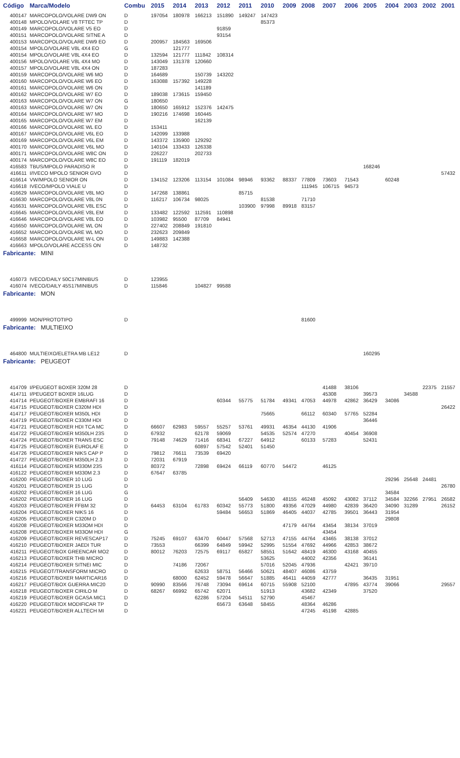| Código | Marca/Modelo | Combu | 2015 | 2014 | 2013 | 2012 | 2011 | 2010 | 2009 | 2008 | 2007 | 2006 | 2005 | 2004 | 2003 | 2002 | 2001 |
| --- | --- | --- | --- | --- | --- | --- | --- | --- | --- | --- | --- | --- | --- | --- | --- | --- | --- |
| 400147 | MARCOPOLO/VOLARE DW9 ON | D | 197054 | 180978 | 166213 | 151890 | 149247 | 147423 | | | | | | | | | |
| 400148 | MPOLO/VOLARE V8 TFTEC TP | D | | | | | | 85373 | | | | | | | | | |
| 400149 | MARCOPOLO/VOLARE V5 EO | D | | | | 91859 | | | | | | | | | | | |
| 400151 | MARCOPOLO/VOLARE SITNE A | D | | | | 93154 | | | | | | | | | | | |
| 400153 | MARCOPOLO/VOLARE DW9 EO | D | 200957 | 184563 | 169506 | | | | | | | | | | | | |
| 400154 | MPOLO/VOLARE V8L 4X4 EO | G | | 121777 | | | | | | | | | | | | | |
| 400154 | MPOLO/VOLARE V8L 4X4 EO | D | 132594 | 121777 | 111842 | 108314 | | | | | | | | | | | |
| 400156 | MPOLO/VOLARE V8L 4X4 MO | D | 143049 | 131378 | 120660 | | | | | | | | | | | | |
| 400157 | MPOLO/VOLARE V8L 4X4 ON | D | 187283 | | | | | | | | | | | | | | |
| 400159 | MARCOPOLO/VOLARE W6 MO | D | 164689 | | 150739 | 143202 | | | | | | | | | | | |
| 400160 | MARCOPOLO/VOLARE W6 EO | D | 163088 | 157392 | 149228 | | | | | | | | | | | | |
| 400161 | MARCOPOLO/VOLARE W6 ON | D | | | 141189 | | | | | | | | | | | | |
| 400162 | MARCOPOLO/VOLARE W7 EO | D | 189038 | 173615 | 159450 | | | | | | | | | | | | |
| 400163 | MARCOPOLO/VOLARE W7 ON | G | 180650 | | | | | | | | | | | | | | |
| 400163 | MARCOPOLO/VOLARE W7 ON | D | 180650 | 165912 | 152376 | 142475 | | | | | | | | | | | |
| 400164 | MARCOPOLO/VOLARE W7 MO | D | 190216 | 174698 | 160445 | | | | | | | | | | | | |
| 400165 | MARCOPOLO/VOLARE W7 EM | D | | | 162139 | | | | | | | | | | | | |
| 400166 | MARCOPOLO/VOLARE WL EO | D | 153411 | | | | | | | | | | | | | | |
| 400167 | MARCOPOLO/VOLARE V6L EO | D | 142099 | 133988 | | | | | | | | | | | | | |
| 400169 | MARCOPOLO/VOLARE V6L EM | D | 143372 | 135900 | 129292 | | | | | | | | | | | | |
| 400170 | MARCOPOLO/VOLARE V6L MO | D | 140104 | 133433 | 126338 | | | | | | | | | | | | |
| 400171 | MARCOPOLO/VOLARE W8C ON | D | 226227 | | 202733 | | | | | | | | | | | | |
| 400174 | MARCOPOLO/VOLARE W8C EO | D | 191119 | 182019 | | | | | | | | | | | | | |
| 416583 | TBUS/MPOLO PARADISO R | D | | | | | | | | | | | 168246 | | | | |
| 416611 | I/IVECO MPOLO SENIOR GVO | D | | | | | | | | | | | | | | | 57432 |
| 416614 | VW/MPOLO SENIOR ON | D | 134152 | 123206 | 113154 | 101084 | 98946 | 93362 | 88337 | 77809 | 73603 | 71543 | | 60248 | | | |
| 416618 | IVECO/MPOLO VIALE U | D | | | | | | | | 111945 | 106715 | 94573 | | | | | |
| 416629 | MARCOPOLO/VOLARE V8L MO | D | 147268 | 138861 | | | 85715 | | | | | | | | | | |
| 416630 | MARCOPOLO/VOLARE V8L 0N | D | 116217 | 106734 | 98025 | | | 81538 | | 71710 | | | | | | | |
| 416631 | MARCOPOLO/VOLARE V8L ESC | D | | | | | 103900 | 97998 | 89918 | 83157 | | | | | | | |
| 416645 | MARCOPOLO/VOLARE V8L EM | D | 133482 | 122592 | 112591 | 110898 | | | | | | | | | | | |
| 416646 | MARCOPOLO/VOLARE V8L EO | D | 103982 | 95500 | 87709 | 84941 | | | | | | | | | | | |
| 416650 | MARCOPOLO/VOLARE WL ON | D | 227402 | 208849 | 191810 | | | | | | | | | | | | |
| 416652 | MARCOPOLO/VOLARE WL MO | D | 232623 | 209849 | | | | | | | | | | | | | |
| 416658 | MARCOPOLO/VOLARE W-L ON | D | 149883 | 142388 | | | | | | | | | | | | | |
| 416663 | MPOLO/VOLARE ACCESS ON | D | 148732 | | | | | | | | | | | | | | |
| Fabricante: MINI | | | | | | | | | | | | | | | | | |
| 416073 | IVECO/DAILY 50C17MINIBUS | D | 123955 | | | | | | | | | | | | | | |
| 416074 | IVECO/DAILY 45S17MINIBUS | D | 115846 | | 104827 | 99588 | | | | | | | | | | | |
| Fabricante: MON | | | | | | | | | | | | | | | | | |
| 499999 | MON/PROTOTIPO | D | | | | | | | | 81600 | | | | | | | |
| Fabricante: MULTIEIXO | | | | | | | | | | | | | | | | | |
| 464800 | MULTIEIXO/ELETRA MB LE12 | D | | | | | | | | | | | 160295 | | | | |
| Fabricante: PEUGEOT | | | | | | | | | | | | | | | | | |
| 414709 | I/PEUGEOT BOXER 320M 28 | D | | | | | | | | | 41488 | 38106 | | | | 22375 | 21557 |
| 414711 | I/PEUGEOT BOXER 16LUG | D | | | | | | | | | 45308 | | 39573 | | 34588 | | |
| 414714 | PEUGEOT/BOXER EMBRAFI 16 | D | | | | 60344 | 55775 | 51784 | 49341 | 47053 | 44978 | 42862 | 36429 | 34086 | | | |
| 414715 | PEUGEOT/BOXER C320M HDI | D | | | | | | | | | | | | | | | 26422 |
| 414717 | PEUGEOT/BOXER M350L HDI | D | | | | | | 75665 | | 66112 | 60340 | 57765 | 52284 | | | | |
| 414719 | PEUGEOT/BOXER C330M HDI | D | | | | | | | | | | | 36446 | | | | |
| 414721 | PEUGEOT/BOXER HDI TCA MC | D | 66607 | 62983 | 59557 | 55257 | 53761 | 49931 | 46354 | 44130 | 41906 | | | | | | |
| 414722 | PEUGEOT/BOXER M350LH 23S | D | 67932 | | 62178 | 59069 | | 54535 | 52574 | 47270 | | 40454 | 36908 | | | | |
| 414724 | PEUGEOT/BOXER TRANS ESC | D | 79148 | 74629 | 71416 | 68341 | 67227 | 64912 | | 60133 | 57283 | | 52431 | | | | |
| 414725 | PEUGEOT/BOXER EUROLAF E | D | | | 60897 | 57542 | 52401 | 51450 | | | | | | | | | |
| 414726 | PEUGEOT/BOXER NIKS CAP P | D | 79812 | 76611 | 73539 | 69420 | | | | | | | | | | | |
| 414727 | PEUGEOT/BOXER M350LH 2.3 | D | 72031 | 67919 | | | | | | | | | | | | | |
| 416114 | PEUGEOT/BOXER M330M 23S | D | 80372 | | 72898 | 69424 | 66119 | 60770 | 54472 | | 46125 | | | | | | |
| 416122 | PEUGEOT/BOXER M330M 2.3 | D | 67647 | 63785 | | | | | | | | | | | | | |
| 416200 | PEUGEOT/BOXER 10 LUG | D | | | | | | | | | | | | 29296 | 25648 | 24481 | |
| 416201 | PEUGEOT/BOXER 15 LUG | D | | | | | | | | | | | | | | | 26780 |
| 416202 | PEUGEOT/BOXER 16 LUG | G | | | | | | | | | | | | 34584 | | | |
| 416202 | PEUGEOT/BOXER 16 LUG | D | | | | | 56409 | 54630 | 48155 | 46248 | 45092 | 43082 | 37112 | 34584 | 32266 | 27951 | 26582 |
| 416203 | PEUGEOT/BOXER FFBM 32 | D | 64453 | 63104 | 61783 | 60342 | 55773 | 51800 | 49356 | 47029 | 44980 | 42839 | 36420 | 34090 | 31289 | | 26152 |
| 416204 | PEUGEOT/BOXER NIKS 16 | D | | | | 59484 | 56653 | 51869 | 46405 | 44037 | 42785 | 39501 | 36443 | 31954 | | | |
| 416205 | PEUGEOT/BOXER C320M D | D | | | | | | | | | | | | 29808 | | | |
| 416208 | PEUGEOT/BOXER M33OM HDI | D | | | | | | | 47179 | 44764 | 43454 | 38134 | 37019 | | | | |
| 416208 | PEUGEOT/BOXER M33OM HDI | G | | | | | | | | | 43454 | | | | | | |
| 416209 | PEUGEOT/BOXER REVESCAP17 | D | 75245 | 69107 | 63470 | 60447 | 57568 | 52713 | 47155 | 44764 | 43465 | 38138 | 37012 | | | | |
| 416210 | PEUGEOT/BOXER JAEDI TUR | D | 73553 | | 66399 | 64849 | 59942 | 52995 | 51554 | 47692 | 44966 | 42853 | 38672 | | | | |
| 416211 | PEUGEOT/BOX GREENCAR MO2 | D | 80012 | 76203 | 72575 | 69117 | 65827 | 58551 | 51642 | 48419 | 46300 | 43168 | 40455 | | | | |
| 416213 | PEUGEOT/BOXER THB MICRO | D | | | | | | 53625 | | 44002 | 42356 | | 36141 | | | | |
| 416214 | PEUGEOT/BOXER SITNEI MIC | D | | 74186 | 72067 | | | 57016 | 52045 | 47936 | | 42421 | 39710 | | | | |
| 416215 | PEUGEOT/TRANSFORM MICRO | D | | | 62633 | 58751 | 56466 | 50621 | 48407 | 46086 | 43759 | | | | | | |
| 416216 | PEUGEOT/BOXER MARTICAR16 | D | | 68000 | 62452 | 59478 | 56647 | 51885 | 46411 | 44059 | 42777 | | 36435 | 31951 | | | |
| 416217 | PEUGEOT/BOX GUERRA MIC20 | D | 90990 | 83566 | 76748 | 73094 | 69614 | 60715 | 55908 | 52100 | | 47895 | 43774 | 39066 | | | 29557 |
| 416218 | PEUGEOT/BOXER CIRILO M | D | 68267 | 66992 | 65742 | 62071 | | 51913 | | 43682 | 42349 | | 37520 | | | | |
| 416219 | PEUGEOT/BOXER GCASA MIC1 | D | | | 62286 | 57204 | 54511 | 52790 | | 45467 | | | | | | | |
| 416220 | PEUGEOT/BOX MODIFICAR TP | D | | | | 65673 | 63648 | 58455 | | 48364 | 46286 | | | | | | |
| 416221 | PEUGEOT/BOXER ALLTECH MI | D | | | | | | | | 47245 | 45198 | 42885 | | | | | |